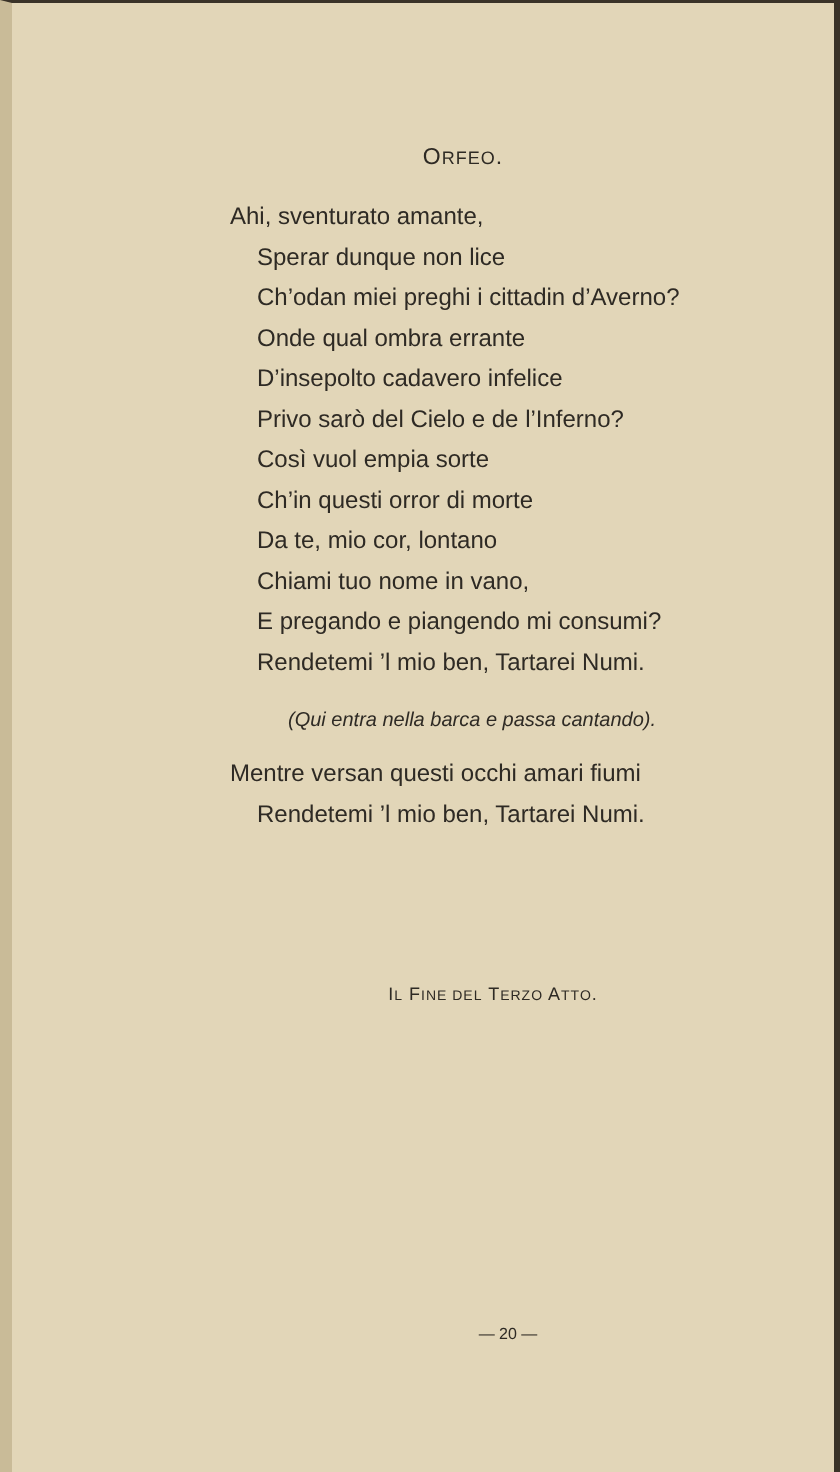ORFEO.
Ahi, sventurato amante,
Sperar dunque non lice
Ch’odan miei preghi i cittadin d’Averno?
Onde qual ombra errante
D’insepolto cadavero infelice
Privo sarò del Cielo e de l’Inferno?
Così vuol empia sorte
Ch’in questi orror di morte
Da te, mio cor, lontano
Chiami tuo nome in vano,
E pregando e piangendo mi consumi?
Rendetemi ’l mio ben, Tartarei Numi.
(Qui entra nella barca e passa cantando).
Mentre versan questi occhi amari fiumi
Rendetemi ’l mio ben, Tartarei Numi.
IL FINE DEL TERZO ATTO.
— 20 —